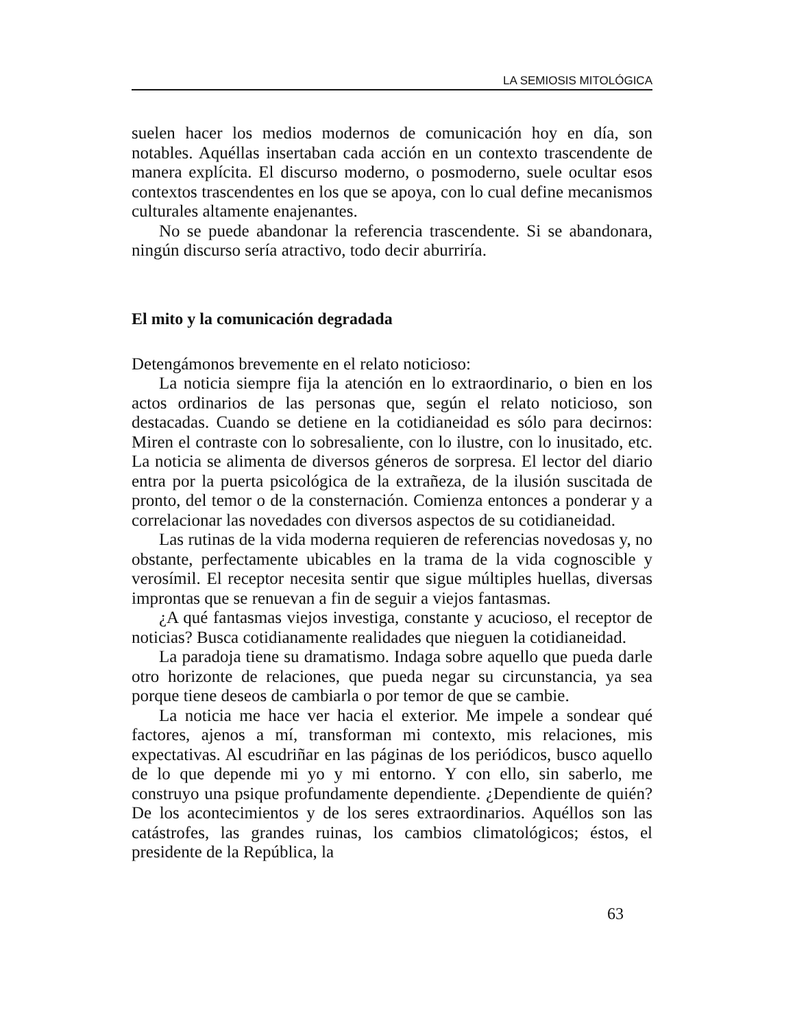LA SEMIOSIS MITOLÓGICA
suelen hacer los medios modernos de comunicación hoy en día, son notables. Aquéllas insertaban cada acción en un contexto trascendente de manera explícita. El discurso moderno, o posmoderno, suele ocultar esos contextos trascendentes en los que se apoya, con lo cual define mecanismos culturales altamente enajenantes.
No se puede abandonar la referencia trascendente. Si se abandonara, ningún discurso sería atractivo, todo decir aburriría.
El mito y la comunicación degradada
Detengámonos brevemente en el relato noticioso:
La noticia siempre fija la atención en lo extraordinario, o bien en los actos ordinarios de las personas que, según el relato noticioso, son destacadas. Cuando se detiene en la cotidianeidad es sólo para decirnos: Miren el contraste con lo sobresaliente, con lo ilustre, con lo inusitado, etc. La noticia se alimenta de diversos géneros de sorpresa. El lector del diario entra por la puerta psicológica de la extrañeza, de la ilusión suscitada de pronto, del temor o de la consternación. Comienza entonces a ponderar y a correlacionar las novedades con diversos aspectos de su cotidianeidad.
Las rutinas de la vida moderna requieren de referencias novedosas y, no obstante, perfectamente ubicables en la trama de la vida cognoscible y verosímil. El receptor necesita sentir que sigue múltiples huellas, diversas improntas que se renuevan a fin de seguir a viejos fantasmas.
¿A qué fantasmas viejos investiga, constante y acucioso, el receptor de noticias? Busca cotidianamente realidades que nieguen la cotidianeidad.
La paradoja tiene su dramatismo. Indaga sobre aquello que pueda darle otro horizonte de relaciones, que pueda negar su circunstancia, ya sea porque tiene deseos de cambiarla o por temor de que se cambie.
La noticia me hace ver hacia el exterior. Me impele a sondear qué factores, ajenos a mí, transforman mi contexto, mis relaciones, mis expectativas. Al escudriñar en las páginas de los periódicos, busco aquello de lo que depende mi yo y mi entorno. Y con ello, sin saberlo, me construyo una psique profundamente dependiente. ¿Dependiente de quién? De los acontecimientos y de los seres extraordinarios. Aquéllos son las catástrofes, las grandes ruinas, los cambios climatológicos; éstos, el presidente de la República, la
63